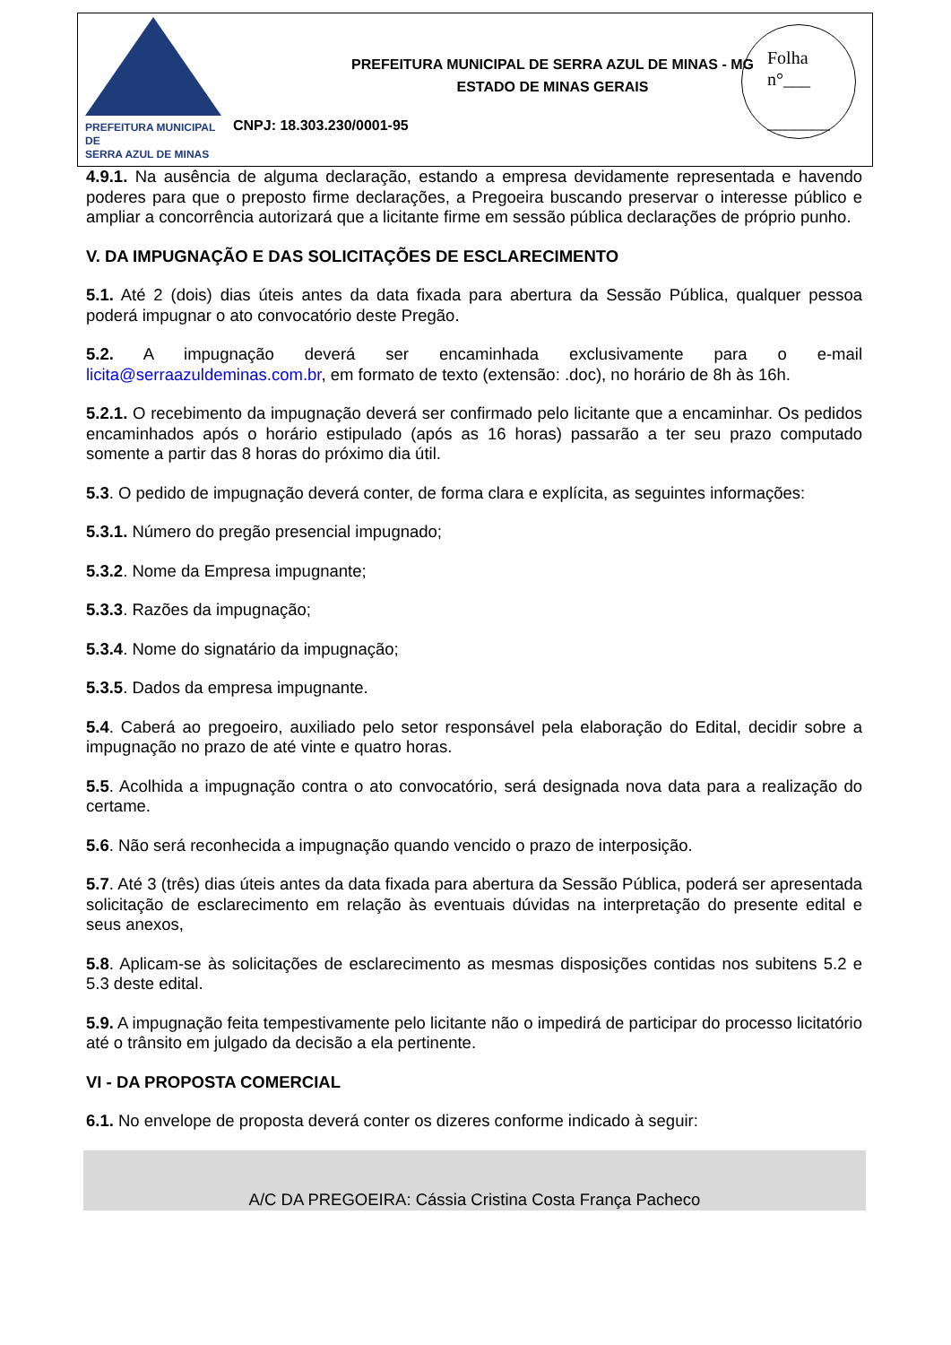PREFEITURA MUNICIPAL DE
SERRA AZUL DE MINAS
PREFEITURA MUNICIPAL DE SERRA AZUL DE MINAS - MG
ESTADO DE MINAS GERAIS
CNPJ: 18.303.230/0001-95
Folha
n°___
_______
4.9.1. Na ausência de alguma declaração, estando a empresa devidamente representada e havendo poderes para que o preposto firme declarações, a Pregoeira buscando preservar o interesse público e ampliar a concorrência autorizará que a licitante firme em sessão pública declarações de próprio punho.
V. DA IMPUGNAÇÃO E DAS SOLICITAÇÕES DE ESCLARECIMENTO
5.1. Até 2 (dois) dias úteis antes da data fixada para abertura da Sessão Pública, qualquer pessoa poderá impugnar o ato convocatório deste Pregão.
5.2. A impugnação deverá ser encaminhada exclusivamente para o e-mail licita@serraazuldeminas.com.br, em formato de texto (extensão: .doc), no horário de 8h às 16h.
5.2.1. O recebimento da impugnação deverá ser confirmado pelo licitante que a encaminhar. Os pedidos encaminhados após o horário estipulado (após as 16 horas) passarão a ter seu prazo computado somente a partir das 8 horas do próximo dia útil.
5.3. O pedido de impugnação deverá conter, de forma clara e explícita, as seguintes informações:
5.3.1. Número do pregão presencial impugnado;
5.3.2. Nome da Empresa impugnante;
5.3.3. Razões da impugnação;
5.3.4. Nome do signatário da impugnação;
5.3.5. Dados da empresa impugnante.
5.4. Caberá ao pregoeiro, auxiliado pelo setor responsável pela elaboração do Edital, decidir sobre a impugnação no prazo de até vinte e quatro horas.
5.5. Acolhida a impugnação contra o ato convocatório, será designada nova data para a realização do certame.
5.6. Não será reconhecida a impugnação quando vencido o prazo de interposição.
5.7. Até 3 (três) dias úteis antes da data fixada para abertura da Sessão Pública, poderá ser apresentada solicitação de esclarecimento em relação às eventuais dúvidas na interpretação do presente edital e seus anexos,
5.8. Aplicam-se às solicitações de esclarecimento as mesmas disposições contidas nos subitens 5.2 e 5.3 deste edital.
5.9. A impugnação feita tempestivamente pelo licitante não o impedirá de participar do processo licitatório até o trânsito em julgado da decisão a ela pertinente.
VI - DA PROPOSTA COMERCIAL
6.1. No envelope de proposta deverá conter os dizeres conforme indicado à seguir:
A/C DA PREGOEIRA: Cássia Cristina Costa França Pacheco